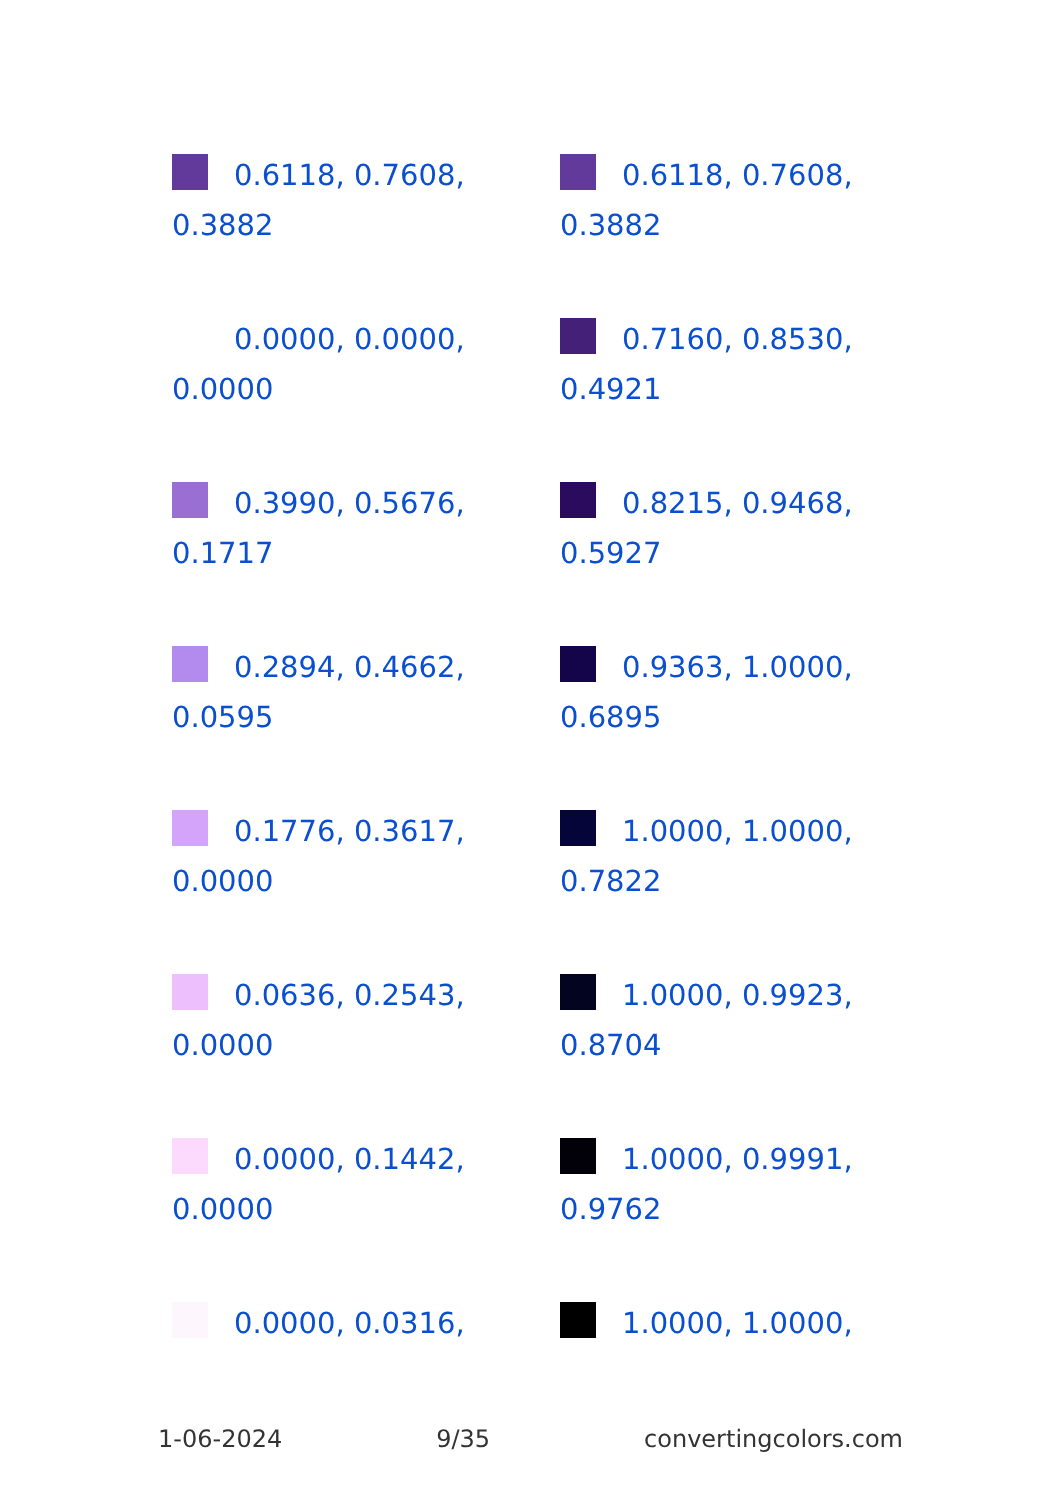0.6118, 0.7608,
0.3882
0.6118, 0.7608,
0.3882
0.0000, 0.0000,
0.0000
0.7160, 0.8530,
0.4921
0.3990, 0.5676,
0.1717
0.8215, 0.9468,
0.5927
0.2894, 0.4662,
0.0595
0.9363, 1.0000,
0.6895
0.1776, 0.3617,
0.0000
1.0000, 1.0000,
0.7822
0.0636, 0.2543,
0.0000
1.0000, 0.9923,
0.8704
0.0000, 0.1442,
0.0000
1.0000, 0.9991,
0.9762
0.0000, 0.0316,
1.0000, 1.0000,
1-06-2024 9/35 convertingcolors.com